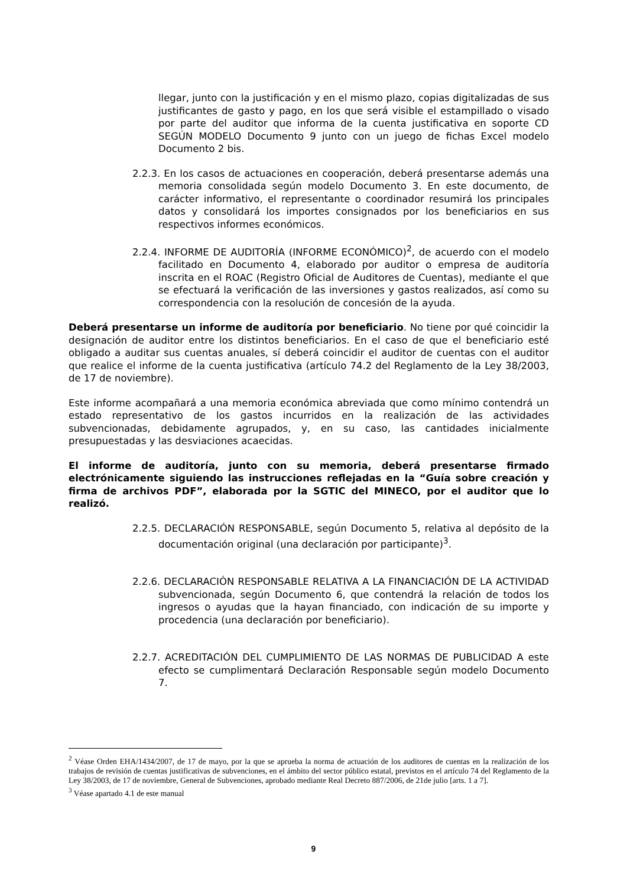llegar, junto con la justificación y en el mismo plazo, copias digitalizadas de sus justificantes de gasto y pago, en los que será visible el estampillado o visado por parte del auditor que informa de la cuenta justificativa en soporte CD SEGÚN MODELO Documento 9 junto con un juego de fichas Excel modelo Documento 2 bis.
2.2.3. En los casos de actuaciones en cooperación, deberá presentarse además una memoria consolidada según modelo Documento 3. En este documento, de carácter informativo, el representante o coordinador resumirá los principales datos y consolidará los importes consignados por los beneficiarios en sus respectivos informes económicos.
2.2.4. INFORME DE AUDITORÍA (INFORME ECONÓMICO)<sup>2</sup>, de acuerdo con el modelo facilitado en Documento 4, elaborado por auditor o empresa de auditoría inscrita en el ROAC (Registro Oficial de Auditores de Cuentas), mediante el que se efectuará la verificación de las inversiones y gastos realizados, así como su correspondencia con la resolución de concesión de la ayuda.
Deberá presentarse un informe de auditoría por beneficiario. No tiene por qué coincidir la designación de auditor entre los distintos beneficiarios. En el caso de que el beneficiario esté obligado a auditar sus cuentas anuales, sí deberá coincidir el auditor de cuentas con el auditor que realice el informe de la cuenta justificativa (artículo 74.2 del Reglamento de la Ley 38/2003, de 17 de noviembre).
Este informe acompañará a una memoria económica abreviada que como mínimo contendrá un estado representativo de los gastos incurridos en la realización de las actividades subvencionadas, debidamente agrupados, y, en su caso, las cantidades inicialmente presupuestadas y las desviaciones acaecidas.
El informe de auditoría, junto con su memoria, deberá presentarse firmado electrónicamente siguiendo las instrucciones reflejadas en la “Guía sobre creación y firma de archivos PDF”, elaborada por la SGTIC del MINECO, por el auditor que lo realizó.
2.2.5. DECLARACIÓN RESPONSABLE, según Documento 5, relativa al depósito de la documentación original (una declaración por participante)<sup>3</sup>.
2.2.6. DECLARACIÓN RESPONSABLE RELATIVA A LA FINANCIACIÓN DE LA ACTIVIDAD subvencionada, según Documento 6, que contendrá la relación de todos los ingresos o ayudas que la hayan financiado, con indicación de su importe y procedencia (una declaración por beneficiario).
2.2.7. ACREDITACIÓN DEL CUMPLIMIENTO DE LAS NORMAS DE PUBLICIDAD A este efecto se cumplimentará Declaración Responsable según modelo Documento 7.
<sup>2</sup> Véase Orden EHA/1434/2007, de 17 de mayo, por la que se aprueba la norma de actuación de los auditores de cuentas en la realización de los trabajos de revisión de cuentas justificativas de subvenciones, en el ámbito del sector público estatal, previstos en el artículo 74 del Reglamento de la Ley 38/2003, de 17 de noviembre, General de Subvenciones, aprobado mediante Real Decreto 887/2006, de 21de julio [arts. 1 a 7].
<sup>3</sup> Véase apartado 4.1 de este manual
9